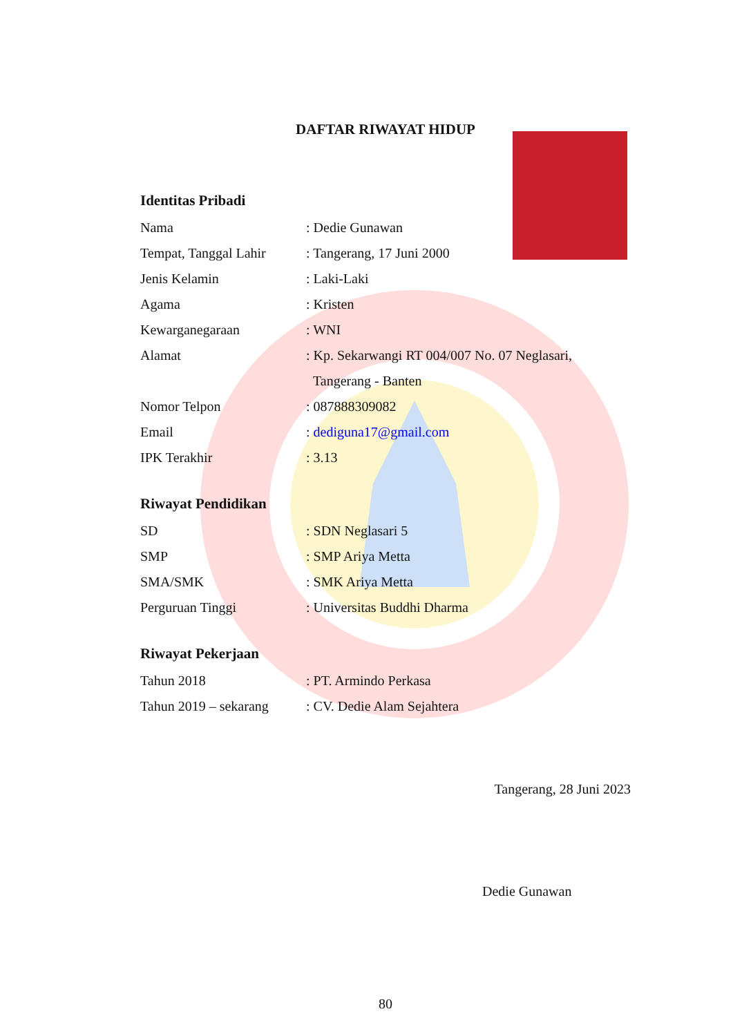DAFTAR RIWAYAT HIDUP
Identitas Pribadi
Nama : Dedie Gunawan
Tempat, Tanggal Lahir
: Tangerang, 17 Juni 2000
Jenis Kelamin : Laki-Laki
Agama : Kristen
Kewarganegaraan : WNI
Alamat : Kp. Sekarwangi RT 004/007 No. 07 Neglasari,
Tangerang - Banten
Nomor Telpon : 087888309082
Email : dediguna17@gmail.com
IPK Terakhir : 3.13
Riwayat Pendidikan
SD : SDN Neglasari 5
SMP : SMP Ariya Metta
SMA/SMK : SMK Ariya Metta
Perguruan Tinggi : Universitas Buddhi Dharma
Riwayat Pekerjaan
Tahun 2018 : PT. Armindo Perkasa
Tahun 2019 – sekarang
: CV. Dedie Alam Sejahtera
Tangerang, 28 Juni 2023
Dedie Gunawan
80